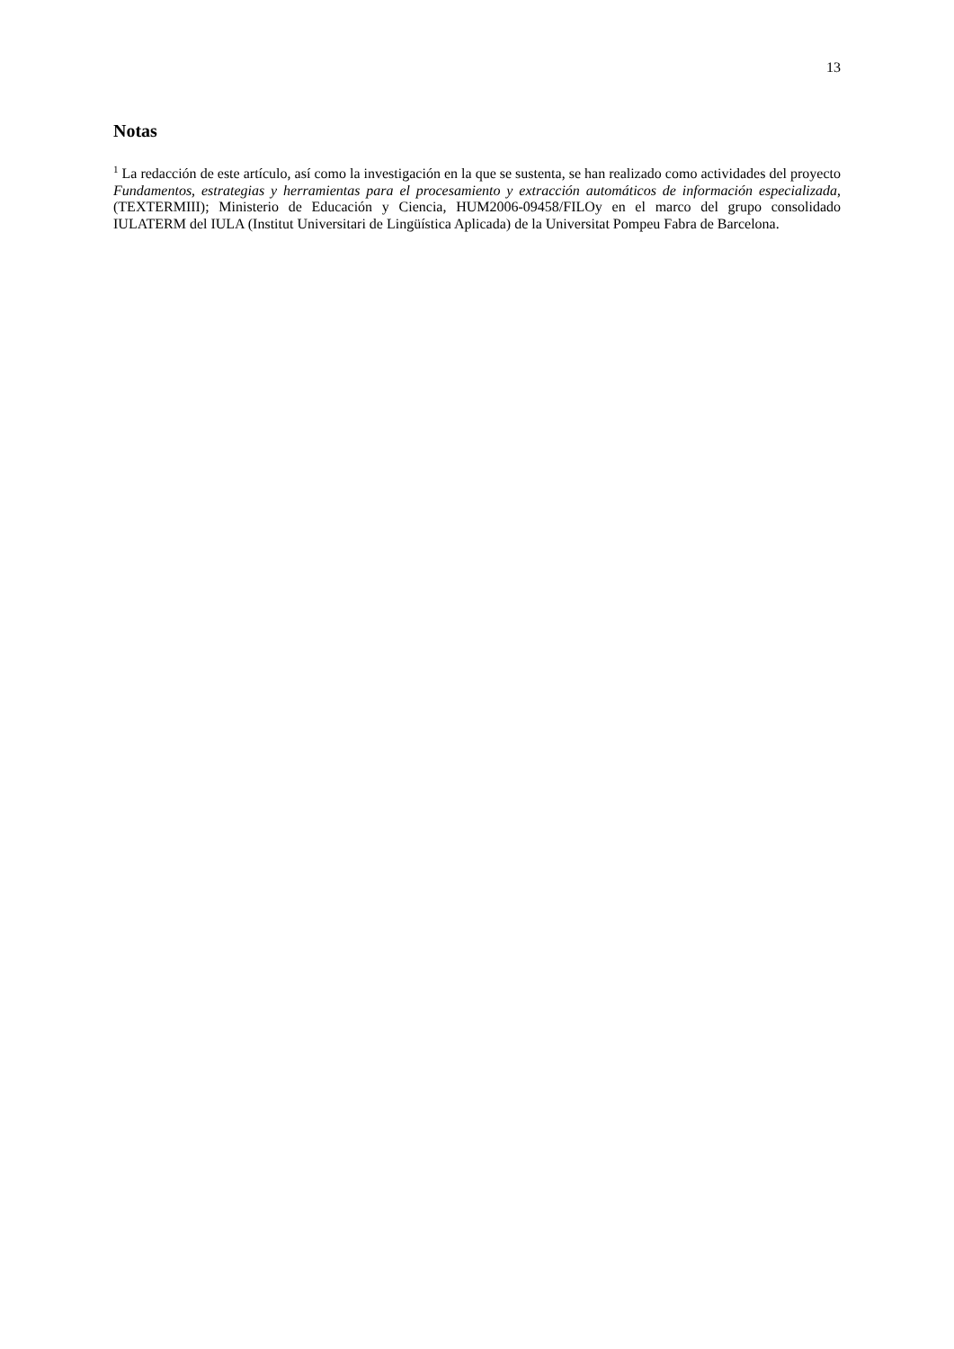13
Notas
<sup>1</sup> La redacción de este artículo, así como la investigación en la que se sustenta, se han realizado como actividades del proyecto Fundamentos, estrategias y herramientas para el procesamiento y extracción automáticos de información especializada, (TEXTERMIII); Ministerio de Educación y Ciencia, HUM2006-09458/FILOy en el marco del grupo consolidado IULATERM del IULA (Institut Universitari de Lingüística Aplicada) de la Universitat Pompeu Fabra de Barcelona.